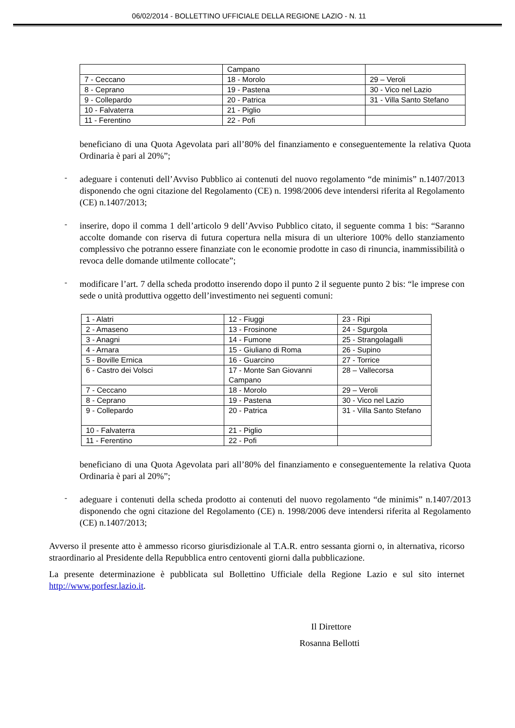06/02/2014 - BOLLETTINO UFFICIALE DELLA REGIONE LAZIO - N. 11
| | Campano | |
| 7 - Ceccano | 18 - Morolo | 29 – Veroli |
| 8 - Ceprano | 19 - Pastena | 30 - Vico nel Lazio |
| 9 - Collepardo | 20 - Patrica | 31 - Villa Santo Stefano |
| 10 - Falvaterra | 21 - Piglio | |
| 11 - Ferentino | 22 - Pofi | |
beneficiano di una Quota Agevolata pari all’80% del finanziamento e conseguentemente la relativa Quota Ordinaria è pari al 20%”;
-
adeguare i contenuti dell’Avviso Pubblico ai contenuti del nuovo regolamento “de minimis” n.1407/2013 disponendo che ogni citazione del Regolamento (CE) n. 1998/2006 deve intendersi riferita al Regolamento (CE) n.1407/2013;
-
inserire, dopo il comma 1 dell’articolo 9 dell’Avviso Pubblico citato, il seguente comma 1 bis: “Saranno accolte domande con riserva di futura copertura nella misura di un ulteriore 100% dello stanziamento complessivo che potranno essere finanziate con le economie prodotte in caso di rinuncia, inammissibilità o revoca delle domande utilmente collocate”;
-
modificare l’art. 7 della scheda prodotto inserendo dopo il punto 2 il seguente punto 2 bis: “le imprese con sede o unità produttiva oggetto dell’investimento nei seguenti comuni:
| 1 - Alatri | 12 - Fiuggi | 23 - Ripi |
| 2 - Amaseno | 13 - Frosinone | 24 - Sgurgola |
| 3 - Anagni | 14 - Fumone | 25 - Strangolagalli |
| 4 - Arnara | 15 - Giuliano di Roma | 26 - Supino |
| 5 - Boville Ernica | 16 - Guarcino | 27 - Torrice |
| 6 - Castro dei Volsci | 17 - Monte San Giovanni Campano | 28 – Vallecorsa |
| 7 - Ceccano | 18 - Morolo | 29 – Veroli |
| 8 - Ceprano | 19 - Pastena | 30 - Vico nel Lazio |
| 9 - Collepardo | 20 - Patrica | 31 - Villa Santo Stefano |
| 10 - Falvaterra | 21 - Piglio | |
| 11 - Ferentino | 22 - Pofi | |
beneficiano di una Quota Agevolata pari all’80% del finanziamento e conseguentemente la relativa Quota Ordinaria è pari al 20%”;
-
adeguare i contenuti della scheda prodotto ai contenuti del nuovo regolamento “de minimis” n.1407/2013 disponendo che ogni citazione del Regolamento (CE) n. 1998/2006 deve intendersi riferita al Regolamento (CE) n.1407/2013;
Avverso il presente atto è ammesso ricorso giurisdizionale al T.A.R. entro sessanta giorni o, in alternativa, ricorso straordinario al Presidente della Repubblica entro centoventi giorni dalla pubblicazione.
La presente determinazione è pubblicata sul Bollettino Ufficiale della Regione Lazio e sul sito internet http://www.porfesr.lazio.it.
Il Direttore
Rosanna Bellotti